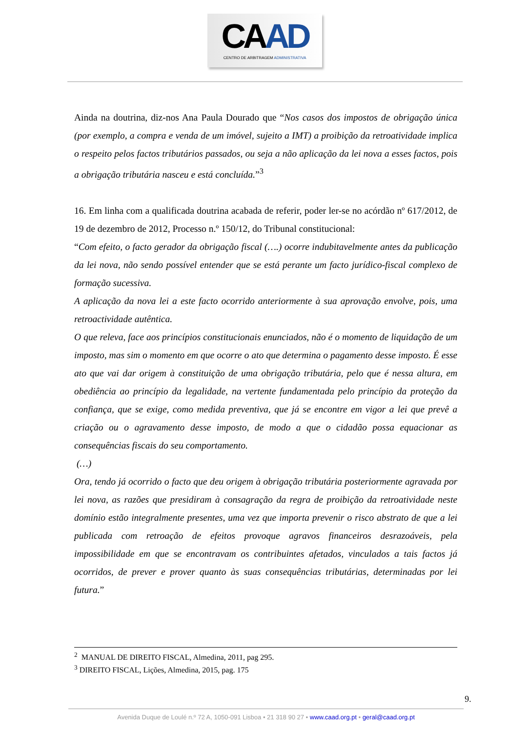CAAD
CENTRO DE ARBITRAGEM ADMINISTRATIVA
Ainda na doutrina, diz-nos Ana Paula Dourado que “Nos casos dos impostos de obrigação única (por exemplo, a compra e venda de um imóvel, sujeito a IMT) a proibição da retroatividade implica o respeito pelos factos tributários passados, ou seja a não aplicação da lei nova a esses factos, pois a obrigação tributária nasceu e está concluída.”<sup>3</sup>
16. Em linha com a qualificada doutrina acabada de referir, poder ler-se no acórdão nº 617/2012, de 19 de dezembro de 2012, Processo n.º 150/12, do Tribunal constitucional:
“Com efeito, o facto gerador da obrigação fiscal (….) ocorre indubitavelmente antes da publicação da lei nova, não sendo possível entender que se está perante um facto jurídico-fiscal complexo de formação sucessiva.
A aplicação da nova lei a este facto ocorrido anteriormente à sua aprovação envolve, pois, uma retroactividade autêntica.
O que releva, face aos princípios constitucionais enunciados, não é o momento de liquidação de um imposto, mas sim o momento em que ocorre o ato que determina o pagamento desse imposto. É esse ato que vai dar origem à constituição de uma obrigação tributária, pelo que é nessa altura, em obediência ao princípio da legalidade, na vertente fundamentada pelo princípio da proteção da confiança, que se exige, como medida preventiva, que já se encontre em vigor a lei que prevê a criação ou o agravamento desse imposto, de modo a que o cidadão possa equacionar as consequências fiscais do seu comportamento.
(…)
Ora, tendo já ocorrido o facto que deu origem à obrigação tributária posteriormente agravada por lei nova, as razões que presidiram à consagração da regra de proibição da retroatividade neste domínio estão integralmente presentes, uma vez que importa prevenir o risco abstrato de que a lei publicada com retroação de efeitos provoque agravos financeiros desrazoáveis, pela impossibilidade em que se encontravam os contribuintes afetados, vinculados a tais factos já ocorridos, de prever e prover quanto às suas consequências tributárias, determinadas por lei futura.”
<sup>2</sup> MANUAL DE DIREITO FISCAL, Almedina, 2011, pag 295.
<sup>3</sup> DIREITO FISCAL, Lições, Almedina, 2015, pag. 175
9.
Avenida Duque de Loulé n.º 72 A, 1050-091 Lisboa • 21 318 90 27 • www.caad.org.pt • geral@caad.org.pt